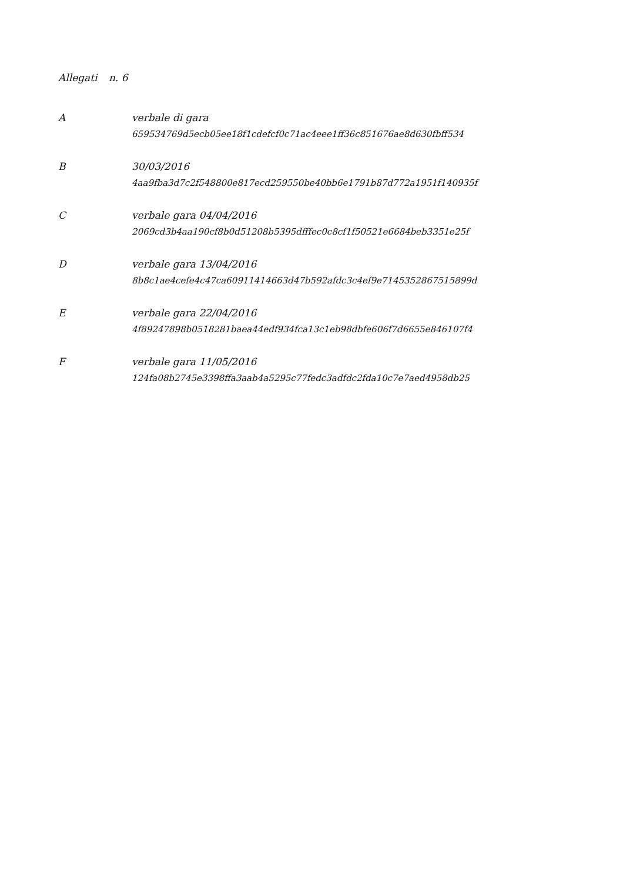Allegati n. 6
| A | verbale di gara 659534769d5ecb05ee18f1cdefcf0c71ac4eee1ff36c851676ae8d630fbff534 |
| B | 30/03/2016 4aa9fba3d7c2f548800e817ecd259550be40bb6e1791b87d772a1951f140935f |
| C | verbale gara 04/04/2016 2069cd3b4aa190cf8b0d51208b5395dfffec0c8cf1f50521e6684beb3351e25f |
| D | verbale gara 13/04/2016 8b8c1ae4cefe4c47ca60911414663d47b592afdc3c4ef9e7145352867515899d |
| E | verbale gara 22/04/2016 4f89247898b0518281baea44edf934fca13c1eb98dbfe606f7d6655e846107f4 |
| F | verbale gara 11/05/2016 124fa08b2745e3398ffa3aab4a5295c77fedc3adfdc2fda10c7e7aed4958db25 |